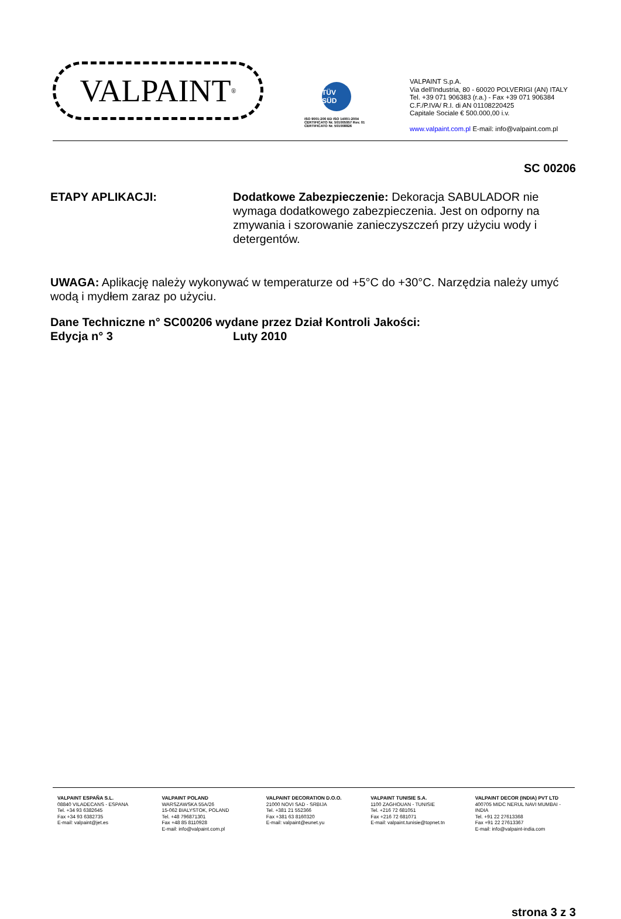VALPAINT<sup>®</sup>
TÜV SÜD
ISO 9001:200 ED ISO 14001:2004
CERTIFICATO Nr. 501005957 Rev. 01
CERTIFICATO Nr. 501008826
VALPAINT S.p.A.
Via dell'Industria, 80 - 60020 POLVERIGI (AN) ITALY
Tel. +39 071 906383 (r.a.) - Fax +39 071 906384
C.F./P.IVA/ R.I. di AN 01108220425
Capitale Sociale € 500.000,00 i.v.
www.valpaint.com.pl E-mail: info@valpaint.com.pl
SC 00206
ETAPY APLIKACJI: Dodatkowe Zabezpieczenie: Dekoracja SABULADOR nie wymaga dodatkowego zabezpieczenia. Jest on odporny na zmywania i szorowanie zanieczyszczeń przy użyciu wody i detergentów.
UWAGA: Aplikację należy wykonywać w temperaturze od +5°C do +30°C. Narzędzia należy umyć wodą i mydłem zaraz po użyciu.
Dane Techniczne n° SC00206 wydane przez Dział Kontroli Jakości:
Edycja n° 3 Luty 2010
strona 3 z 3
VALPAINT ESPAÑA S.L.
08840 VILADECANS - ESPANA
Tel. +34 93 6382645
Fax +34 93 6382735
E-mail: valpaint@jet.es
VALPAINT POLAND
WARSZAWSKA 55A/26
15-062 BIALYSTOK, POLAND
Tel. +48 796871301
Fax +48 85 8110928
E-mail: info@valpaint.com.pl
VALPAINT DECORATION D.O.O.
21000 NOVI SAD - SRBIJA
Tel. +381 21 552366
Fax +381 63 8160320
E-mail: valpaint@eunet.yu
VALPAINT TUNISIE S.A.
1100 ZAGHOUAN - TUNISIE
Tel. +216 72 681051
Fax +216 72 681071
E-mail: valpaint.tunisie@topnet.tn
VALPAINT DECOR (INDIA) PVT LTD
400705 MIDC NERUL NAVI MUMBAI - INDIA
Tel. +91 22 27613368
Fax +91 22 27613367
E-mail: info@valpaint-india.com